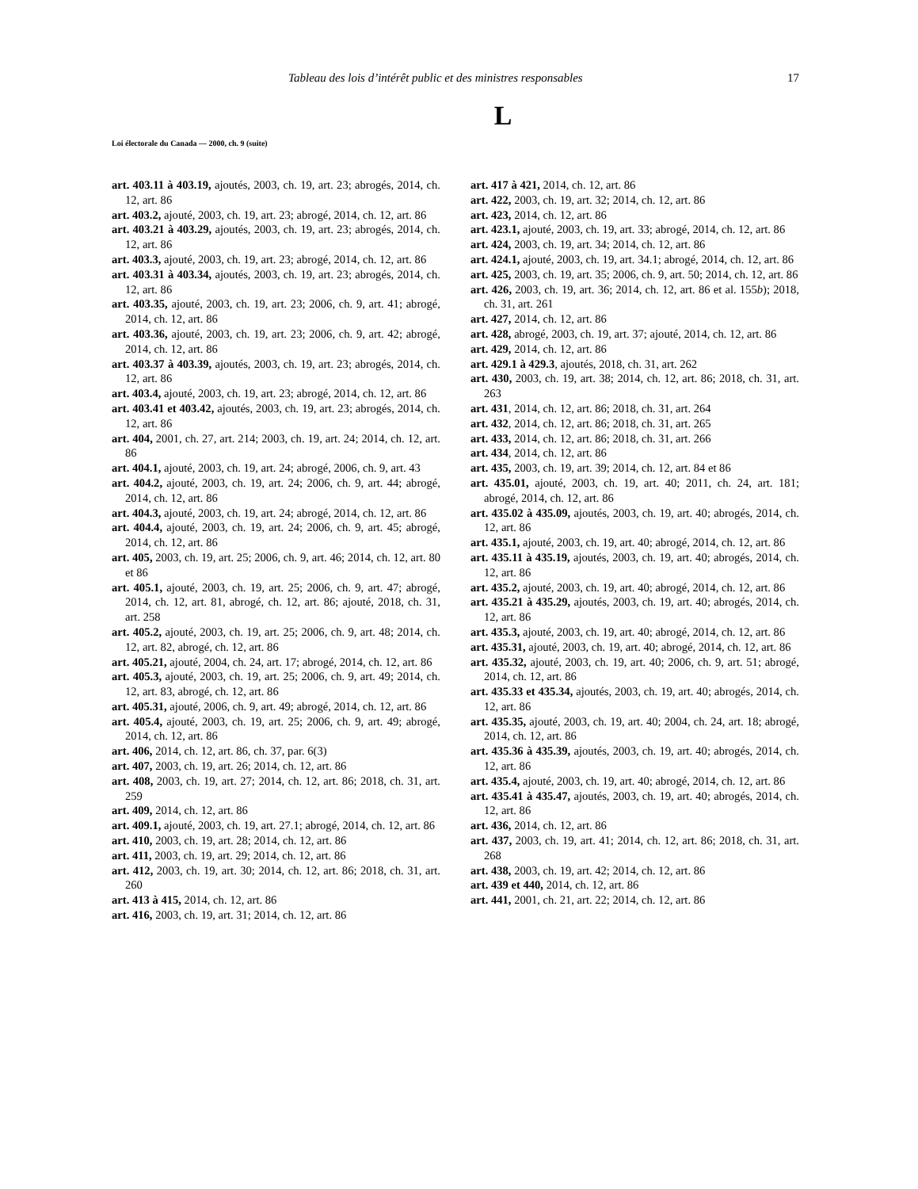Tableau des lois d’intérêt public et des ministres responsables 17
L
Loi électorale du Canada — 2000, ch. 9 (suite)
art. 403.11 à 403.19, ajoutés, 2003, ch. 19, art. 23; abrogés, 2014, ch. 12, art. 86
art. 403.2, ajouté, 2003, ch. 19, art. 23; abrogé, 2014, ch. 12, art. 86
art. 403.21 à 403.29, ajoutés, 2003, ch. 19, art. 23; abrogés, 2014, ch. 12, art. 86
art. 403.3, ajouté, 2003, ch. 19, art. 23; abrogé, 2014, ch. 12, art. 86
art. 403.31 à 403.34, ajoutés, 2003, ch. 19, art. 23; abrogés, 2014, ch. 12, art. 86
art. 403.35, ajouté, 2003, ch. 19, art. 23; 2006, ch. 9, art. 41; abrogé, 2014, ch. 12, art. 86
art. 403.36, ajouté, 2003, ch. 19, art. 23; 2006, ch. 9, art. 42; abrogé, 2014, ch. 12, art. 86
art. 403.37 à 403.39, ajoutés, 2003, ch. 19, art. 23; abrogés, 2014, ch. 12, art. 86
art. 403.4, ajouté, 2003, ch. 19, art. 23; abrogé, 2014, ch. 12, art. 86
art. 403.41 et 403.42, ajoutés, 2003, ch. 19, art. 23; abrogés, 2014, ch. 12, art. 86
art. 404, 2001, ch. 27, art. 214; 2003, ch. 19, art. 24; 2014, ch. 12, art. 86
art. 404.1, ajouté, 2003, ch. 19, art. 24; abrogé, 2006, ch. 9, art. 43
art. 404.2, ajouté, 2003, ch. 19, art. 24; 2006, ch. 9, art. 44; abrogé, 2014, ch. 12, art. 86
art. 404.3, ajouté, 2003, ch. 19, art. 24; abrogé, 2014, ch. 12, art. 86
art. 404.4, ajouté, 2003, ch. 19, art. 24; 2006, ch. 9, art. 45; abrogé, 2014, ch. 12, art. 86
art. 405, 2003, ch. 19, art. 25; 2006, ch. 9, art. 46; 2014, ch. 12, art. 80 et 86
art. 405.1, ajouté, 2003, ch. 19, art. 25; 2006, ch. 9, art. 47; abrogé, 2014, ch. 12, art. 81, abrogé, ch. 12, art. 86; ajouté, 2018, ch. 31, art. 258
art. 405.2, ajouté, 2003, ch. 19, art. 25; 2006, ch. 9, art. 48; 2014, ch. 12, art. 82, abrogé, ch. 12, art. 86
art. 405.21, ajouté, 2004, ch. 24, art. 17; abrogé, 2014, ch. 12, art. 86
art. 405.3, ajouté, 2003, ch. 19, art. 25; 2006, ch. 9, art. 49; 2014, ch. 12, art. 83, abrogé, ch. 12, art. 86
art. 405.31, ajouté, 2006, ch. 9, art. 49; abrogé, 2014, ch. 12, art. 86
art. 405.4, ajouté, 2003, ch. 19, art. 25; 2006, ch. 9, art. 49; abrogé, 2014, ch. 12, art. 86
art. 406, 2014, ch. 12, art. 86, ch. 37, par. 6(3)
art. 407, 2003, ch. 19, art. 26; 2014, ch. 12, art. 86
art. 408, 2003, ch. 19, art. 27; 2014, ch. 12, art. 86; 2018, ch. 31, art. 259
art. 409, 2014, ch. 12, art. 86
art. 409.1, ajouté, 2003, ch. 19, art. 27.1; abrogé, 2014, ch. 12, art. 86
art. 410, 2003, ch. 19, art. 28; 2014, ch. 12, art. 86
art. 411, 2003, ch. 19, art. 29; 2014, ch. 12, art. 86
art. 412, 2003, ch. 19, art. 30; 2014, ch. 12, art. 86; 2018, ch. 31, art. 260
art. 413 à 415, 2014, ch. 12, art. 86
art. 416, 2003, ch. 19, art. 31; 2014, ch. 12, art. 86
art. 417 à 421, 2014, ch. 12, art. 86
art. 422, 2003, ch. 19, art. 32; 2014, ch. 12, art. 86
art. 423, 2014, ch. 12, art. 86
art. 423.1, ajouté, 2003, ch. 19, art. 33; abrogé, 2014, ch. 12, art. 86
art. 424, 2003, ch. 19, art. 34; 2014, ch. 12, art. 86
art. 424.1, ajouté, 2003, ch. 19, art. 34.1; abrogé, 2014, ch. 12, art. 86
art. 425, 2003, ch. 19, art. 35; 2006, ch. 9, art. 50; 2014, ch. 12, art. 86
art. 426, 2003, ch. 19, art. 36; 2014, ch. 12, art. 86 et al. 155b); 2018, ch. 31, art. 261
art. 427, 2014, ch. 12, art. 86
art. 428, abrogé, 2003, ch. 19, art. 37; ajouté, 2014, ch. 12, art. 86
art. 429, 2014, ch. 12, art. 86
art. 429.1 à 429.3, ajoutés, 2018, ch. 31, art. 262
art. 430, 2003, ch. 19, art. 38; 2014, ch. 12, art. 86; 2018, ch. 31, art. 263
art. 431, 2014, ch. 12, art. 86; 2018, ch. 31, art. 264
art. 432, 2014, ch. 12, art. 86; 2018, ch. 31, art. 265
art. 433, 2014, ch. 12, art. 86; 2018, ch. 31, art. 266
art. 434, 2014, ch. 12, art. 86
art. 435, 2003, ch. 19, art. 39; 2014, ch. 12, art. 84 et 86
art. 435.01, ajouté, 2003, ch. 19, art. 40; 2011, ch. 24, art. 181; abrogé, 2014, ch. 12, art. 86
art. 435.02 à 435.09, ajoutés, 2003, ch. 19, art. 40; abrogés, 2014, ch. 12, art. 86
art. 435.1, ajouté, 2003, ch. 19, art. 40; abrogé, 2014, ch. 12, art. 86
art. 435.11 à 435.19, ajoutés, 2003, ch. 19, art. 40; abrogés, 2014, ch. 12, art. 86
art. 435.2, ajouté, 2003, ch. 19, art. 40; abrogé, 2014, ch. 12, art. 86
art. 435.21 à 435.29, ajoutés, 2003, ch. 19, art. 40; abrogés, 2014, ch. 12, art. 86
art. 435.3, ajouté, 2003, ch. 19, art. 40; abrogé, 2014, ch. 12, art. 86
art. 435.31, ajouté, 2003, ch. 19, art. 40; abrogé, 2014, ch. 12, art. 86
art. 435.32, ajouté, 2003, ch. 19, art. 40; 2006, ch. 9, art. 51; abrogé, 2014, ch. 12, art. 86
art. 435.33 et 435.34, ajoutés, 2003, ch. 19, art. 40; abrogés, 2014, ch. 12, art. 86
art. 435.35, ajouté, 2003, ch. 19, art. 40; 2004, ch. 24, art. 18; abrogé, 2014, ch. 12, art. 86
art. 435.36 à 435.39, ajoutés, 2003, ch. 19, art. 40; abrogés, 2014, ch. 12, art. 86
art. 435.4, ajouté, 2003, ch. 19, art. 40; abrogé, 2014, ch. 12, art. 86
art. 435.41 à 435.47, ajoutés, 2003, ch. 19, art. 40; abrogés, 2014, ch. 12, art. 86
art. 436, 2014, ch. 12, art. 86
art. 437, 2003, ch. 19, art. 41; 2014, ch. 12, art. 86; 2018, ch. 31, art. 268
art. 438, 2003, ch. 19, art. 42; 2014, ch. 12, art. 86
art. 439 et 440, 2014, ch. 12, art. 86
art. 441, 2001, ch. 21, art. 22; 2014, ch. 12, art. 86